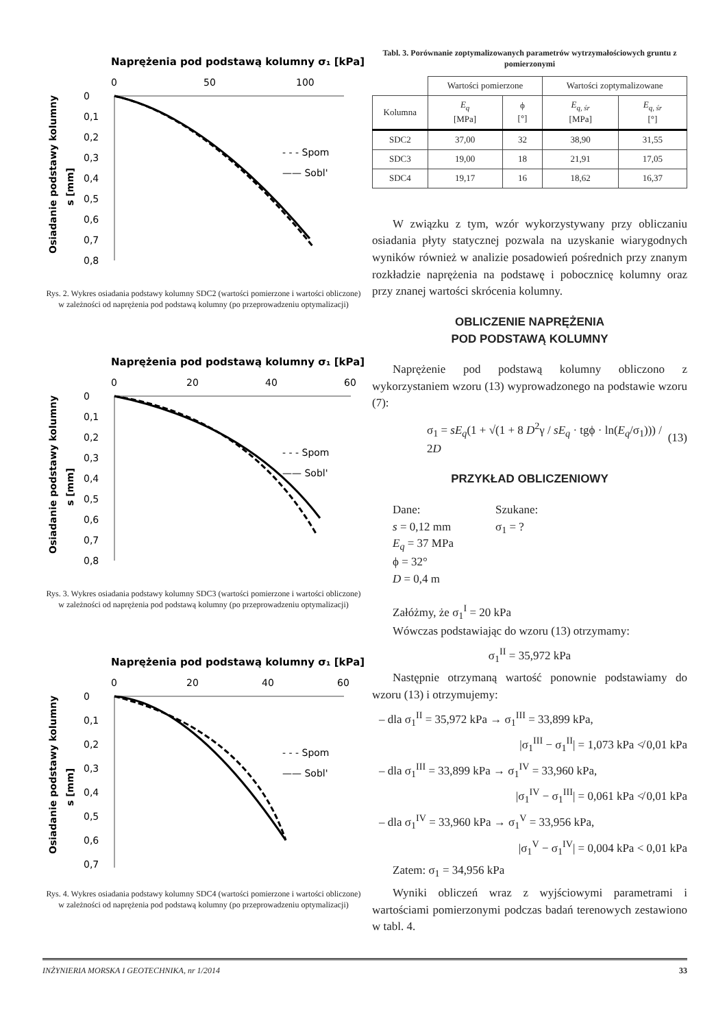Naprężenia pod podstawą kolumny σ₁ [kPa]
0
50
100
0
0,1
0,2
0,3
0,4
0,5
0,6
0,7
0,8
Osiadanie podstawy kolumny
s [mm]
- - - Spom
—— Sobl'
Rys. 2. Wykres osiadania podstawy kolumny SDC2 (wartości pomierzone i wartości obliczone) w zależności od naprężenia pod podstawą kolumny (po przeprowadzeniu optymalizacji)
Naprężenia pod podstawą kolumny σ₁ [kPa]
0
20
40
60
0
0,1
0,2
0,3
0,4
0,5
0,6
0,7
0,8
Osiadanie podstawy kolumny
s [mm]
- - - Spom
—— Sobl'
Rys. 3. Wykres osiadania podstawy kolumny SDC3 (wartości pomierzone i wartości obliczone) w zależności od naprężenia pod podstawą kolumny (po przeprowadzeniu optymalizacji)
Naprężenia pod podstawą kolumny σ₁ [kPa]
0
20
40
60
0
0,1
0,2
0,3
0,4
0,5
0,6
0,7
Osiadanie podstawy kolumny
s [mm]
- - - Spom
—— Sobl'
Rys. 4. Wykres osiadania podstawy kolumny SDC4 (wartości pomierzone i wartości obliczone) w zależności od naprężenia pod podstawą kolumny (po przeprowadzeniu optymalizacji)
Tabl. 3. Porównanie zoptymalizowanych parametrów wytrzymałościowych gruntu z pomierzonymi
| | Wartości pomierzone | | Wartości zoptymalizowane | |
| --- | --- | --- | --- | --- |
| Kolumna | E<sub>q</sub> [MPa] | ϕ [°] | E<sub>q, śr</sub> [MPa] | E<sub>q, śr</sub> [°] |
| SDC2 | 37,00 | 32 | 38,90 | 31,55 |
| SDC3 | 19,00 | 18 | 21,91 | 17,05 |
| SDC4 | 19,17 | 16 | 18,62 | 16,37 |
W związku z tym, wzór wykorzystywany przy obliczaniu osiadania płyty statycznej pozwala na uzyskanie wiarygodnych wyników również w analizie posadowień pośrednich przy znanym rozkładzie naprężenia na podstawę i pobocznicę kolumny oraz przy znanej wartości skrócenia kolumny.
OBLICZENIE NAPRĘŻENIA
POD PODSTAWĄ KOLUMNY
Naprężenie pod podstawą kolumny obliczono z wykorzystaniem wzoru (13) wyprowadzonego na podstawie wzoru (7):
σ<sub>1</sub> = sE<sub>q</sub>(1 + √(1 + 8 D<sup>2</sup>γ / sE<sub>q</sub> · tgϕ · ln(E<sub>q</sub>/σ<sub>1</sub>))) / 2D (13)
PRZYKŁAD OBLICZENIOWY
Dane:
s = 0,12 mm
E<sub>q</sub> = 37 MPa
ϕ = 32°
D = 0,4 m
Szukane:
σ<sub>1</sub> = ?
Załóżmy, że σ<sub>1</sub><sup>I</sup> = 20 kPa
Wówczas podstawiając do wzoru (13) otrzymamy:
σ<sub>1</sub><sup>II</sup> = 35,972 kPa
Następnie otrzymaną wartość ponownie podstawiamy do wzoru (13) i otrzymujemy:
– dla σ<sub>1</sub><sup>II</sup> = 35,972 kPa → σ<sub>1</sub><sup>III</sup> = 33,899 kPa,
|σ<sub>1</sub><sup>III</sup> − σ<sub>1</sub><sup>II</sup>| = 1,073 kPa ≮ 0,01 kPa
– dla σ<sub>1</sub><sup>III</sup> = 33,899 kPa → σ<sub>1</sub><sup>IV</sup> = 33,960 kPa,
|σ<sub>1</sub><sup>IV</sup> − σ<sub>1</sub><sup>III</sup>| = 0,061 kPa ≮ 0,01 kPa
– dla σ<sub>1</sub><sup>IV</sup> = 33,960 kPa → σ<sub>1</sub><sup>V</sup> = 33,956 kPa,
|σ<sub>1</sub><sup>V</sup> − σ<sub>1</sub><sup>IV</sup>| = 0,004 kPa < 0,01 kPa
Zatem: σ<sub>1</sub> = 34,956 kPa
Wyniki obliczeń wraz z wyjściowymi parametrami i wartościami pomierzonymi podczas badań terenowych zestawiono w tabl. 4.
INŻYNIERIA MORSKA I GEOTECHNIKA, nr 1/2014 33